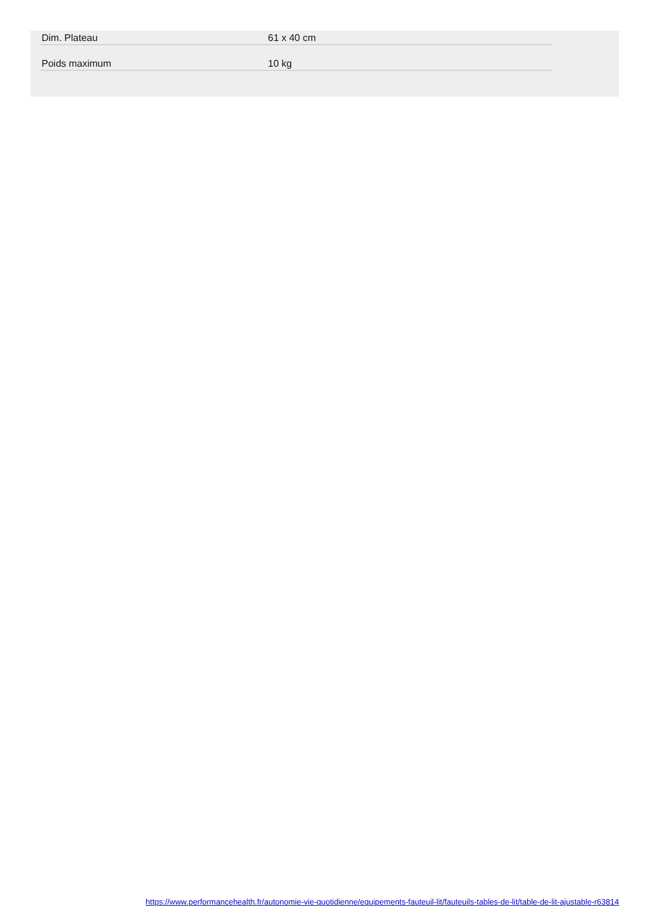| Dim. Plateau | 61 x 40 cm |
| Poids maximum | 10 kg |
https://www.performancehealth.fr/autonomie-vie-quotidienne/equipements-fauteuil-lit/fauteuils-tables-de-lit/table-de-lit-ajustable-r63814